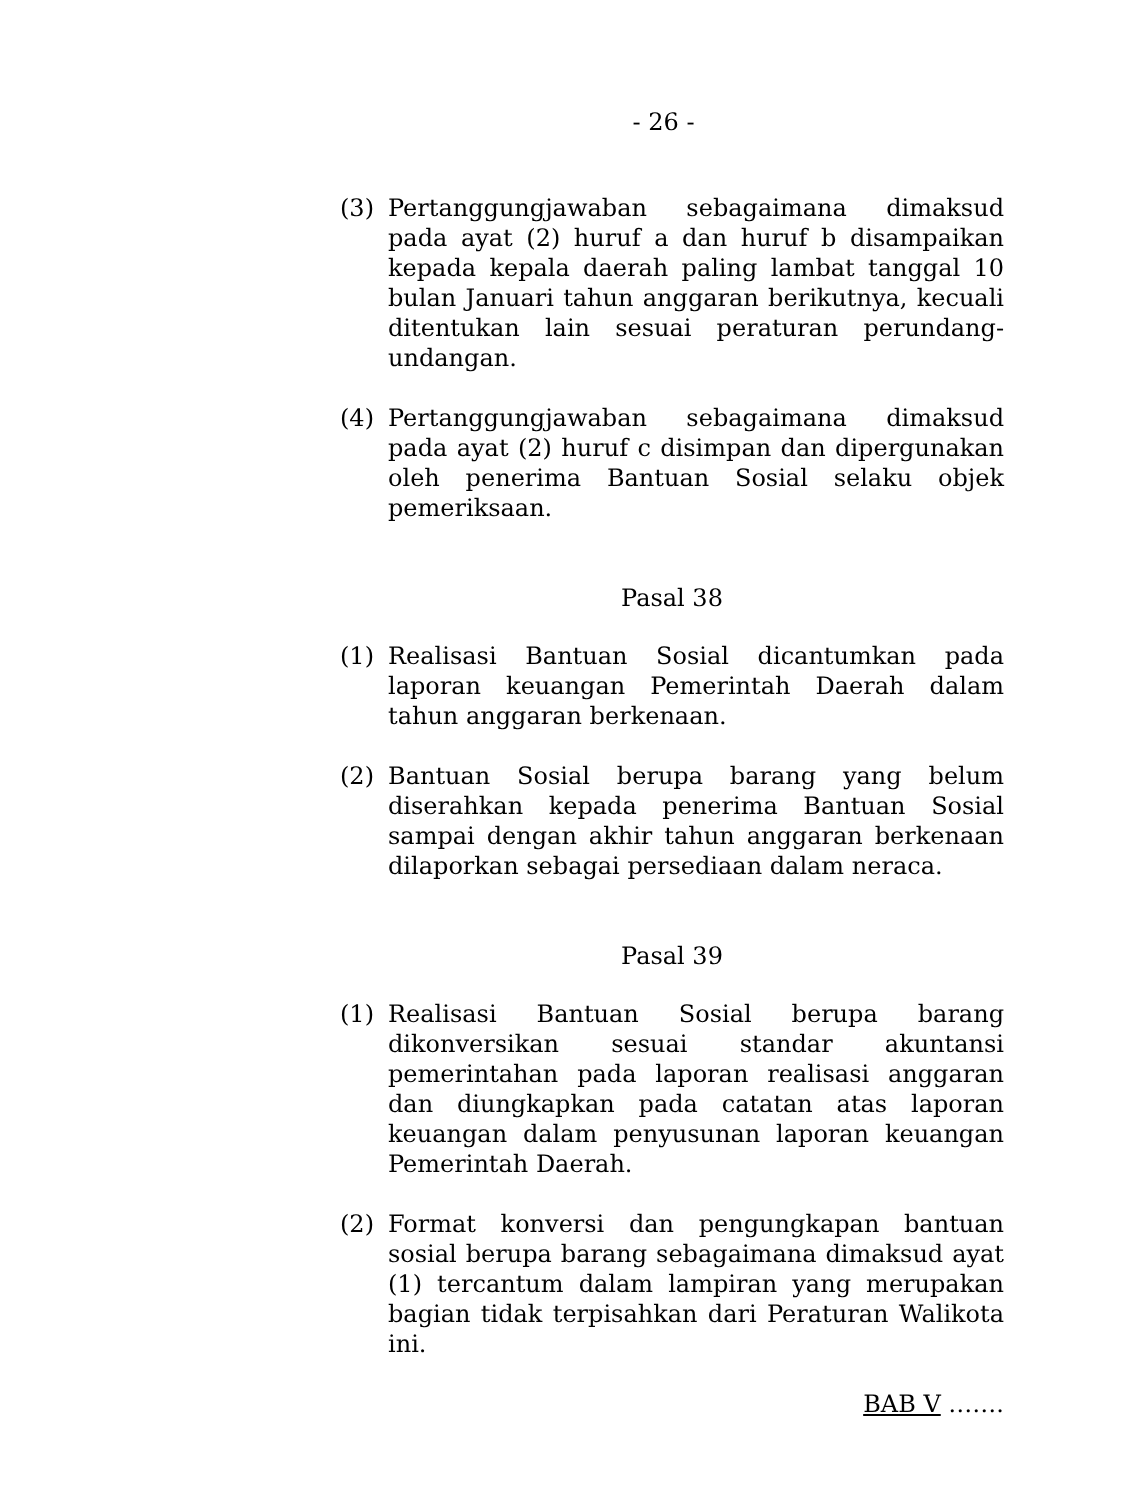- 26 -
(3) Pertanggungjawaban sebagaimana dimaksud pada ayat (2) huruf a dan huruf b disampaikan kepada kepala daerah paling lambat tanggal 10 bulan Januari tahun anggaran berikutnya, kecuali ditentukan lain sesuai peraturan perundang-undangan.
(4) Pertanggungjawaban sebagaimana dimaksud pada ayat (2) huruf c disimpan dan dipergunakan oleh penerima Bantuan Sosial selaku objek pemeriksaan.
Pasal 38
(1) Realisasi Bantuan Sosial dicantumkan pada laporan keuangan Pemerintah Daerah dalam tahun anggaran berkenaan.
(2) Bantuan Sosial berupa barang yang belum diserahkan kepada penerima Bantuan Sosial sampai dengan akhir tahun anggaran berkenaan dilaporkan sebagai persediaan dalam neraca.
Pasal 39
(1) Realisasi Bantuan Sosial berupa barang dikonversikan sesuai standar akuntansi pemerintahan pada laporan realisasi anggaran dan diungkapkan pada catatan atas laporan keuangan dalam penyusunan laporan keuangan Pemerintah Daerah.
(2) Format konversi dan pengungkapan bantuan sosial berupa barang sebagaimana dimaksud ayat (1) tercantum dalam lampiran yang merupakan bagian tidak terpisahkan dari Peraturan Walikota ini.
BAB V …….